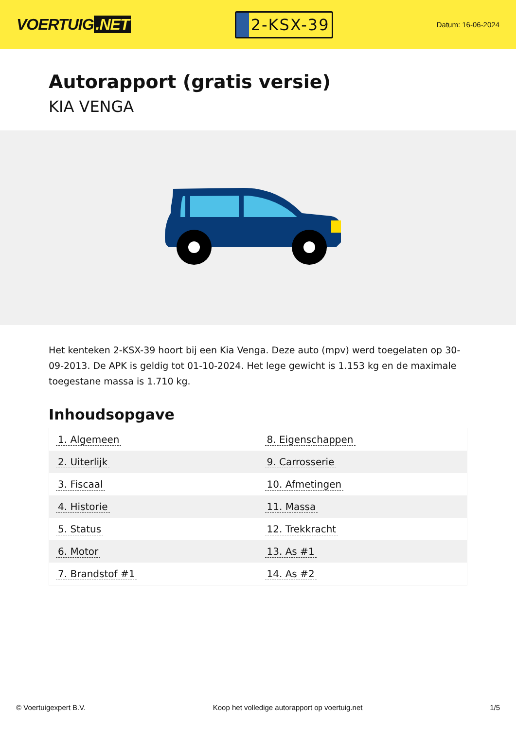VOERTUIG.NET
2-KSX-39
Datum: 16-06-2024
Autorapport (gratis versie)
KIA VENGA
Het kenteken 2-KSX-39 hoort bij een Kia Venga. Deze auto (mpv) werd toegelaten op 30-09-2013. De APK is geldig tot 01-10-2024. Het lege gewicht is 1.153 kg en de maximale toegestane massa is 1.710 kg.
Inhoudsopgave
| 1. Algemeen | 8. Eigenschappen |
| 2. Uiterlijk | 9. Carrosserie |
| 3. Fiscaal | 10. Afmetingen |
| 4. Historie | 11. Massa |
| 5. Status | 12. Trekkracht |
| 6. Motor | 13. As #1 |
| 7. Brandstof #1 | 14. As #2 |
© Voertuigexpert B.V. Koop het volledige autorapport op voertuig.net 1/5